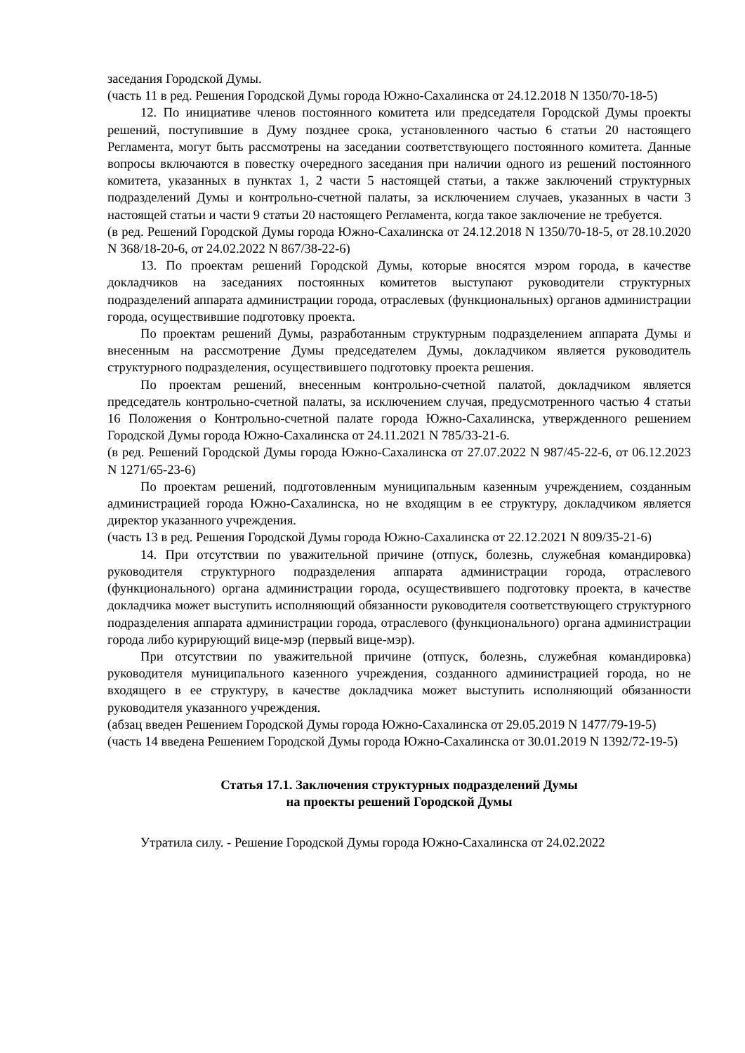заседания Городской Думы.
(часть 11 в ред. Решения Городской Думы города Южно-Сахалинска от 24.12.2018 N 1350/70-18-5)
12. По инициативе членов постоянного комитета или председателя Городской Думы проекты решений, поступившие в Думу позднее срока, установленного частью 6 статьи 20 настоящего Регламента, могут быть рассмотрены на заседании соответствующего постоянного комитета. Данные вопросы включаются в повестку очередного заседания при наличии одного из решений постоянного комитета, указанных в пунктах 1, 2 части 5 настоящей статьи, а также заключений структурных подразделений Думы и контрольно-счетной палаты, за исключением случаев, указанных в части 3 настоящей статьи и части 9 статьи 20 настоящего Регламента, когда такое заключение не требуется.
(в ред. Решений Городской Думы города Южно-Сахалинска от 24.12.2018 N 1350/70-18-5, от 28.10.2020 N 368/18-20-6, от 24.02.2022 N 867/38-22-6)
13. По проектам решений Городской Думы, которые вносятся мэром города, в качестве докладчиков на заседаниях постоянных комитетов выступают руководители структурных подразделений аппарата администрации города, отраслевых (функциональных) органов администрации города, осуществившие подготовку проекта.
По проектам решений Думы, разработанным структурным подразделением аппарата Думы и внесенным на рассмотрение Думы председателем Думы, докладчиком является руководитель структурного подразделения, осуществившего подготовку проекта решения.
По проектам решений, внесенным контрольно-счетной палатой, докладчиком является председатель контрольно-счетной палаты, за исключением случая, предусмотренного частью 4 статьи 16 Положения о Контрольно-счетной палате города Южно-Сахалинска, утвержденного решением Городской Думы города Южно-Сахалинска от 24.11.2021 N 785/33-21-6.
(в ред. Решений Городской Думы города Южно-Сахалинска от 27.07.2022 N 987/45-22-6, от 06.12.2023 N 1271/65-23-6)
По проектам решений, подготовленным муниципальным казенным учреждением, созданным администрацией города Южно-Сахалинска, но не входящим в ее структуру, докладчиком является директор указанного учреждения.
(часть 13 в ред. Решения Городской Думы города Южно-Сахалинска от 22.12.2021 N 809/35-21-6)
14. При отсутствии по уважительной причине (отпуск, болезнь, служебная командировка) руководителя структурного подразделения аппарата администрации города, отраслевого (функционального) органа администрации города, осуществившего подготовку проекта, в качестве докладчика может выступить исполняющий обязанности руководителя соответствующего структурного подразделения аппарата администрации города, отраслевого (функционального) органа администрации города либо курирующий вице-мэр (первый вице-мэр).
При отсутствии по уважительной причине (отпуск, болезнь, служебная командировка) руководителя муниципального казенного учреждения, созданного администрацией города, но не входящего в ее структуру, в качестве докладчика может выступить исполняющий обязанности руководителя указанного учреждения.
(абзац введен Решением Городской Думы города Южно-Сахалинска от 29.05.2019 N 1477/79-19-5)
(часть 14 введена Решением Городской Думы города Южно-Сахалинска от 30.01.2019 N 1392/72-19-5)
Статья 17.1. Заключения структурных подразделений Думы
на проекты решений Городской Думы
Утратила силу. - Решение Городской Думы города Южно-Сахалинска от 24.02.2022